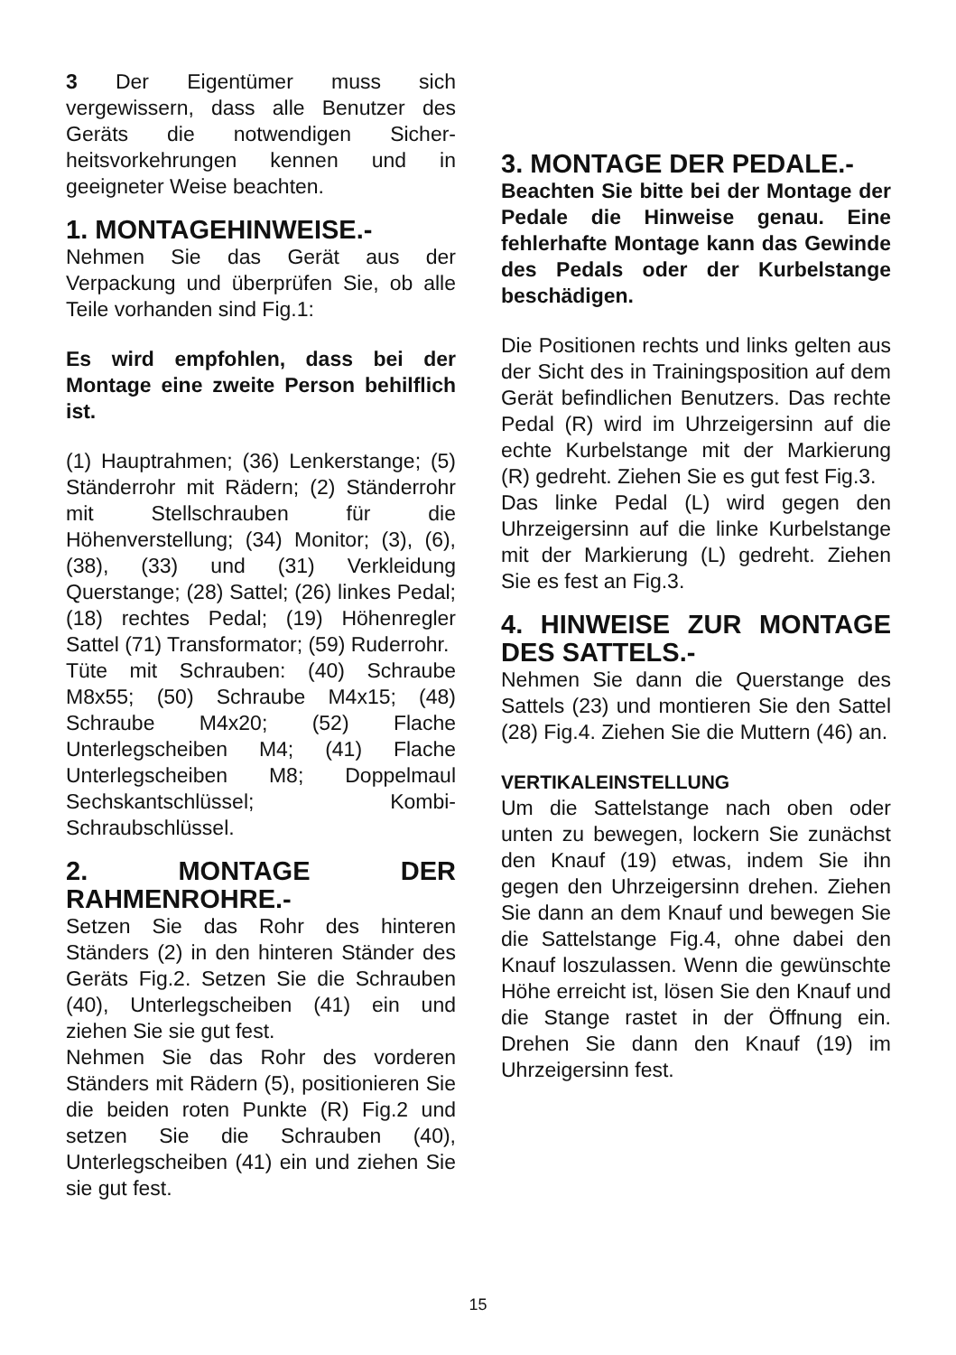3 Der Eigentümer muss sich vergewissern, dass alle Benutzer des Geräts die notwendigen Sicher-heitsvorkehrungen kennen und in geeigneter Weise beachten.
1. MONTAGEHINWEISE.-
Nehmen Sie das Gerät aus der Verpackung und überprüfen Sie, ob alle Teile vorhanden sind Fig.1:
Es wird empfohlen, dass bei der Montage eine zweite Person behilflich ist.
(1) Hauptrahmen; (36) Lenkerstange; (5) Ständerrohr mit Rädern; (2) Ständerrohr mit Stellschrauben für die Höhenverstellung; (34) Monitor; (3), (6), (38), (33) und (31) Verkleidung Querstange; (28) Sattel; (26) linkes Pedal; (18) rechtes Pedal; (19) Höhenregler Sattel (71) Transformator; (59) Ruderrohr.
Tüte mit Schrauben: (40) Schraube M8x55; (50) Schraube M4x15; (48) Schraube M4x20; (52) Flache Unterlegscheiben M4; (41) Flache Unterlegscheiben M8; Doppelmaul Sechskantschlüssel; Kombi-Schraubschlüssel.
2. MONTAGE DER RAHMENROHRE.-
Setzen Sie das Rohr des hinteren Ständers (2) in den hinteren Ständer des Geräts Fig.2. Setzen Sie die Schrauben (40), Unterlegscheiben (41) ein und ziehen Sie sie gut fest.
Nehmen Sie das Rohr des vorderen Ständers mit Rädern (5), positionieren Sie die beiden roten Punkte (R) Fig.2 und setzen Sie die Schrauben (40), Unterlegscheiben (41) ein und ziehen Sie sie gut fest.
3. MONTAGE DER PEDALE.-
Beachten Sie bitte bei der Montage der Pedale die Hinweise genau. Eine fehlerhafte Montage kann das Gewinde des Pedals oder der Kurbelstange beschädigen.
Die Positionen rechts und links gelten aus der Sicht des in Trainingsposition auf dem Gerät befindlichen Benutzers. Das rechte Pedal (R) wird im Uhrzeigersinn auf die echte Kurbelstange mit der Markierung (R) gedreht. Ziehen Sie es gut fest Fig.3.
Das linke Pedal (L) wird gegen den Uhrzeigersinn auf die linke Kurbelstange mit der Markierung (L) gedreht. Ziehen Sie es fest an Fig.3.
4. HINWEISE ZUR MONTAGE DES SATTELS.-
Nehmen Sie dann die Querstange des Sattels (23) und montieren Sie den Sattel (28) Fig.4. Ziehen Sie die Muttern (46) an.
VERTIKALEINSTELLUNG
Um die Sattelstange nach oben oder unten zu bewegen, lockern Sie zunächst den Knauf (19) etwas, indem Sie ihn gegen den Uhrzeigersinn drehen. Ziehen Sie dann an dem Knauf und bewegen Sie die Sattelstange Fig.4, ohne dabei den Knauf loszulassen. Wenn die gewünschte Höhe erreicht ist, lösen Sie den Knauf und die Stange rastet in der Öffnung ein. Drehen Sie dann den Knauf (19) im Uhrzeigersinn fest.
15